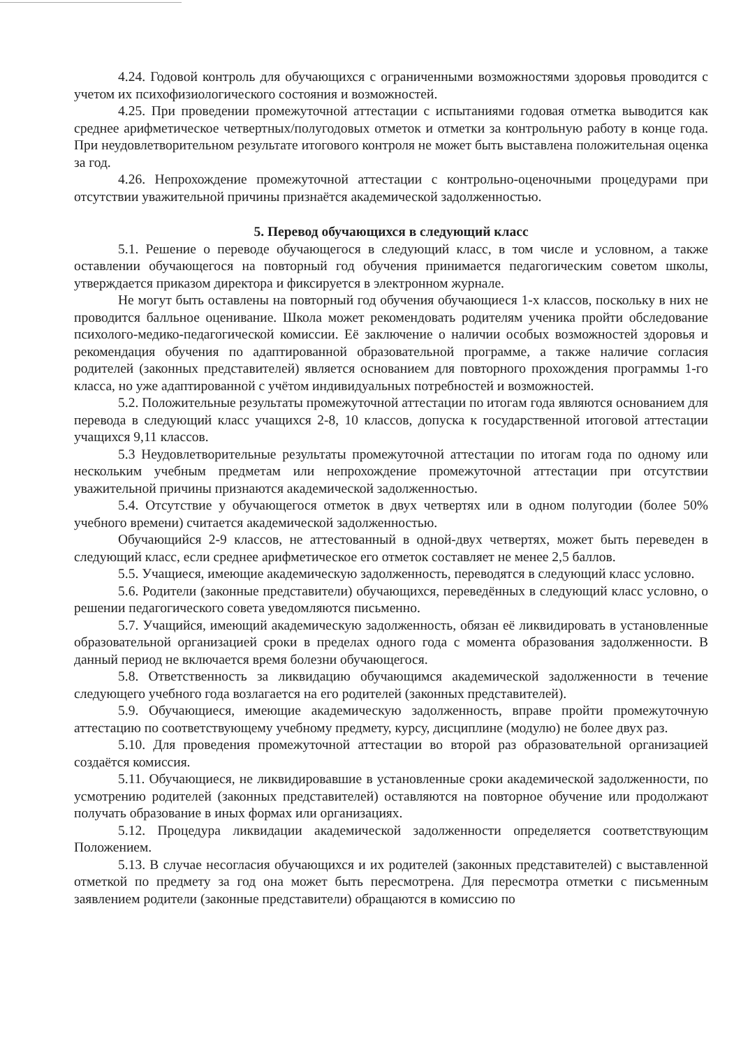4.24. Годовой контроль для обучающихся с ограниченными возможностями здоровья проводится с учетом их психофизиологического состояния и возможностей.
4.25. При проведении промежуточной аттестации с испытаниями годовая отметка выводится как среднее арифметическое четвертных/полугодовых отметок и отметки за контрольную работу в конце года. При неудовлетворительном результате итогового контроля не может быть выставлена положительная оценка за год.
4.26. Непрохождение промежуточной аттестации с контрольно-оценочными процедурами при отсутствии уважительной причины признаётся академической задолженностью.
5. Перевод обучающихся в следующий класс
5.1. Решение о переводе обучающегося в следующий класс, в том числе и условном, а также оставлении обучающегося на повторный год обучения принимается педагогическим советом школы, утверждается приказом директора и фиксируется в электронном журнале.
Не могут быть оставлены на повторный год обучения обучающиеся 1-х классов, поскольку в них не проводится балльное оценивание. Школа может рекомендовать родителям ученика пройти обследование психолого-медико-педагогической комиссии. Её заключение о наличии особых возможностей здоровья и рекомендация обучения по адаптированной образовательной программе, а также наличие согласия родителей (законных представителей) является основанием для повторного прохождения программы 1-го класса, но уже адаптированной с учётом индивидуальных потребностей и возможностей.
5.2. Положительные результаты промежуточной аттестации по итогам года являются основанием для перевода в следующий класс учащихся 2-8, 10 классов, допуска к государственной итоговой аттестации учащихся 9,11 классов.
5.3 Неудовлетворительные результаты промежуточной аттестации по итогам года по одному или нескольким учебным предметам или непрохождение промежуточной аттестации при отсутствии уважительной причины признаются академической задолженностью.
5.4. Отсутствие у обучающегося отметок в двух четвертях или в одном полугодии (более 50% учебного времени) считается академической задолженностью.
Обучающийся 2-9 классов, не аттестованный в одной-двух четвертях, может быть переведен в следующий класс, если среднее арифметическое его отметок составляет не менее 2,5 баллов.
5.5. Учащиеся, имеющие академическую задолженность, переводятся в следующий класс условно.
5.6. Родители (законные представители) обучающихся, переведённых в следующий класс условно, о решении педагогического совета уведомляются письменно.
5.7. Учащийся, имеющий академическую задолженность, обязан её ликвидировать в установленные образовательной организацией сроки в пределах одного года с момента образования задолженности. В данный период не включается время болезни обучающегося.
5.8. Ответственность за ликвидацию обучающимся академической задолженности в течение следующего учебного года возлагается на его родителей (законных представителей).
5.9. Обучающиеся, имеющие академическую задолженность, вправе пройти промежуточную аттестацию по соответствующему учебному предмету, курсу, дисциплине (модулю) не более двух раз.
5.10. Для проведения промежуточной аттестации во второй раз образовательной организацией создаётся комиссия.
5.11. Обучающиеся, не ликвидировавшие в установленные сроки академической задолженности, по усмотрению родителей (законных представителей) оставляются на повторное обучение или продолжают получать образование в иных формах или организациях.
5.12. Процедура ликвидации академической задолженности определяется соответствующим Положением.
5.13. В случае несогласия обучающихся и их родителей (законных представителей) с выставленной отметкой по предмету за год она может быть пересмотрена. Для пересмотра отметки с письменным заявлением родители (законные представители) обращаются в комиссию по